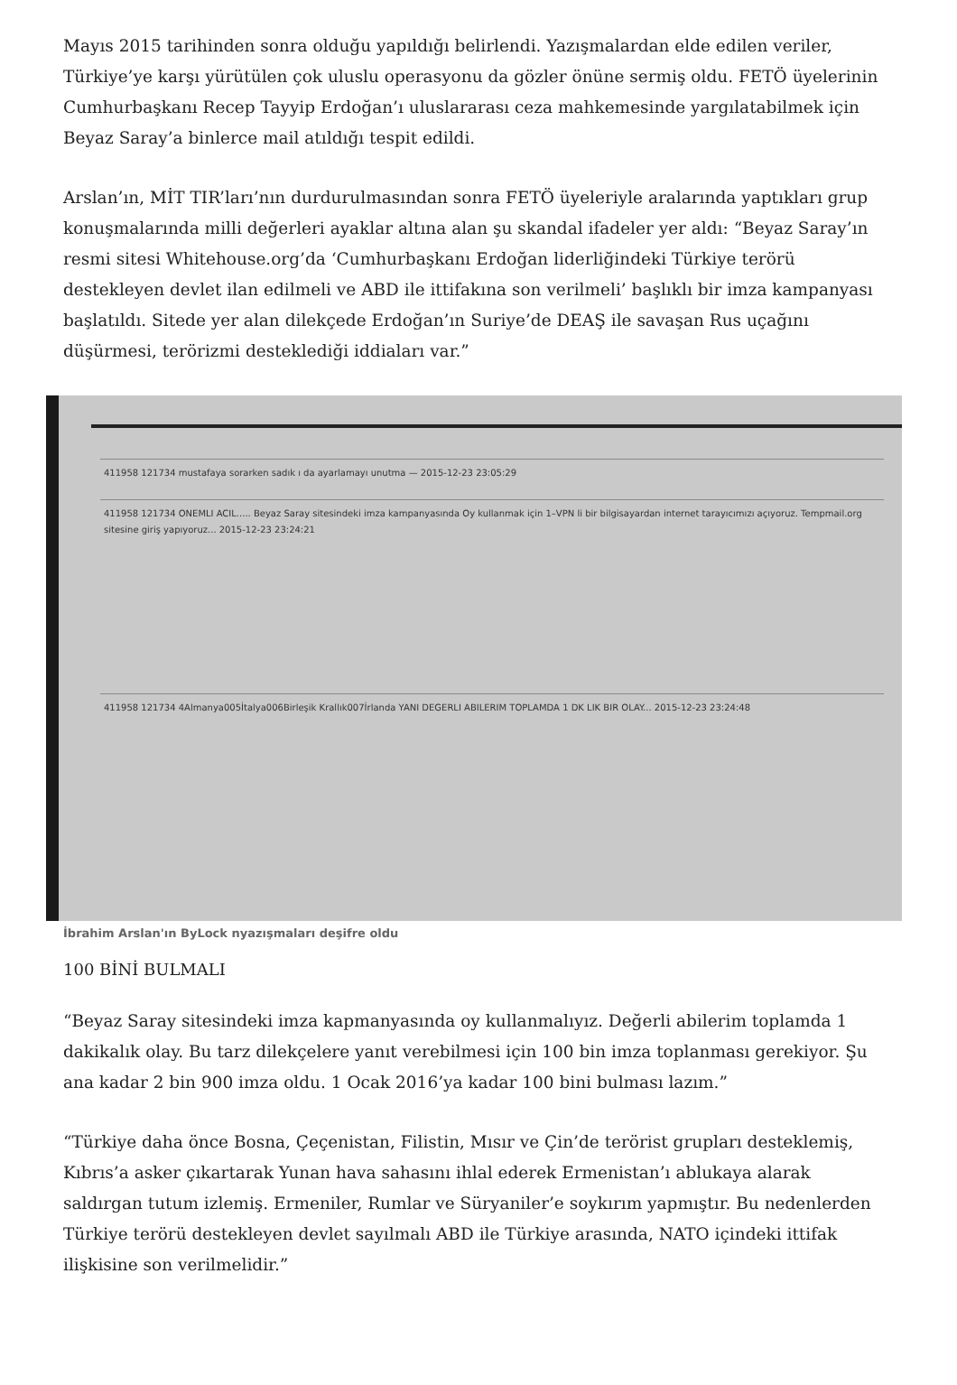Mayıs 2015 tarihinden sonra olduğu yapıldığı belirlendi. Yazışmalardan elde edilen veriler, Türkiye’ye karşı yürütülen çok uluslu operasyonu da gözler önüne sermiş oldu. FETÖ üyelerinin Cumhurbaşkanı Recep Tayyip Erdoğan’ı uluslararası ceza mahkemesinde yargılatabilmek için Beyaz Saray’a binlerce mail atıldığı tespit edildi.
Arslan’ın, MİT TIR’ları’nın durdurulmasından sonra FETÖ üyeleriyle aralarında yaptıkları grup konuşmalarında milli değerleri ayaklar altına alan şu skandal ifadeler yer aldı: “Beyaz Saray’ın resmi sitesi Whitehouse.org’da ‘Cumhurbaşkanı Erdoğan liderliğindeki Türkiye terörü destekleyen devlet ilan edilmeli ve ABD ile ittifakına son verilmeli’ başlıklı bir imza kampanyası başlatıldı. Sitede yer alan dilekçede Erdoğan’ın Suriye’de DEAŞ ile savaşan Rus uçağını düşürmesi, terörizmi desteklediği iddiaları var.”
411958 121734 mustafaya sorarken sadık ı da ayarlamayı unutma — 2015-12-23 23:05:29
411958 121734 ONEMLI ACIL..... Beyaz Saray sitesindeki imza kampanyasında Oy kullanmak için 1–VPN li bir bilgisayardan internet tarayıcımızı açıyoruz. Tempmail.org sitesine giriş yapıyoruz... 2015-12-23 23:24:21
411958 121734 4Almanya005İtalya006Birleşik Krallık007İrlanda YANI DEGERLI ABILERIM TOPLAMDA 1 DK LIK BIR OLAY... 2015-12-23 23:24:48
İbrahim Arslan'ın ByLock nyazışmaları deşifre oldu
100 BİNİ BULMALI
“Beyaz Saray sitesindeki imza kapmanyasında oy kullanmalıyız. Değerli abilerim toplamda 1 dakikalık olay. Bu tarz dilekçelere yanıt verebilmesi için 100 bin imza toplanması gerekiyor. Şu ana kadar 2 bin 900 imza oldu. 1 Ocak 2016’ya kadar 100 bini bulması lazım.”
“Türkiye daha önce Bosna, Çeçenistan, Filistin, Mısır ve Çin’de terörist grupları desteklemiş, Kıbrıs’a asker çıkartarak Yunan hava sahasını ihlal ederek Ermenistan’ı ablukaya alarak saldırgan tutum izlemiş. Ermeniler, Rumlar ve Süryaniler’e soykırım yapmıştır. Bu nedenlerden Türkiye terörü destekleyen devlet sayılmalı ABD ile Türkiye arasında, NATO içindeki ittifak ilişkisine son verilmelidir.”